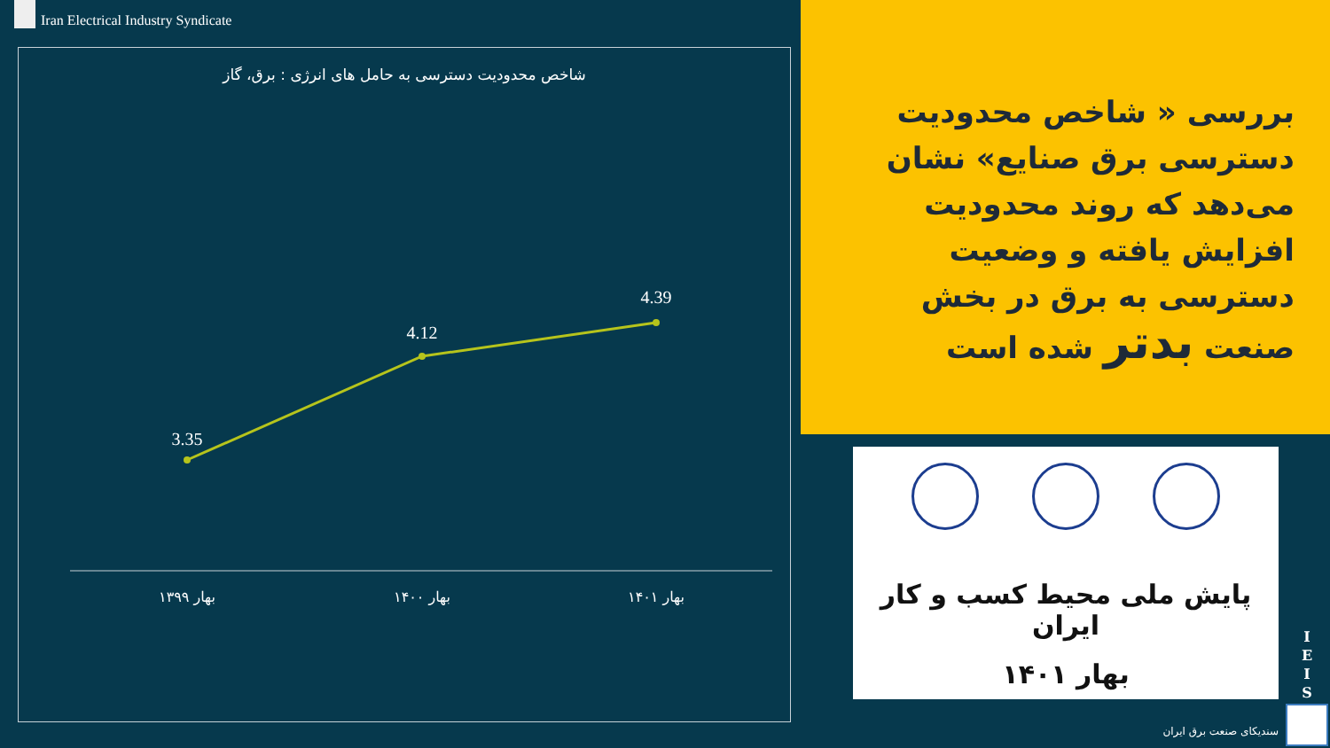Iran Electrical Industry Syndicate
شاخص محدودیت دسترسی به حامل های انرژی : برق، گاز
3.35
4.12
4.39
بهار ۱۳۹۹
بهار ۱۴۰۰
بهار ۱۴۰۱
بررسی « شاخص محدودیت دسترسی برق صنایع» نشان می‌دهد که روند محدودیت افزایش یافته و وضعیت دسترسی به برق در بخش صنعت بدتر شده است
پایش ملی محیط کسب و کار ایران
بهار ۱۴۰۱
I E I S
سندیکای صنعت برق ایران